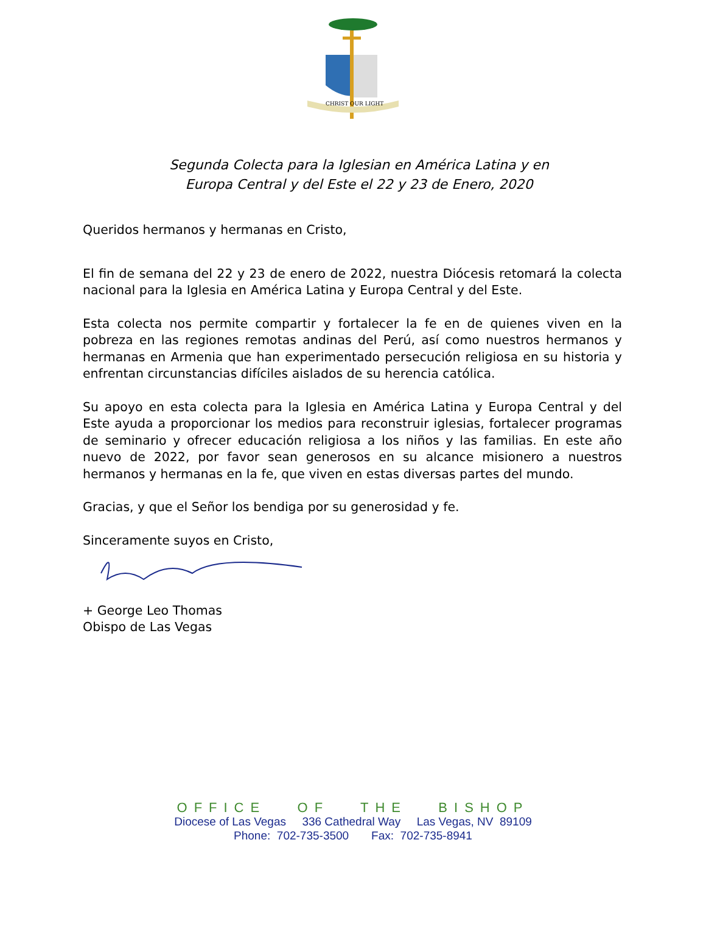CHRIST OUR LIGHT
Segunda Colecta para la Iglesian en América Latina y en
Europa Central y del Este el 22 y 23 de Enero, 2020
Queridos hermanos y hermanas en Cristo,
El fin de semana del 22 y 23 de enero de 2022, nuestra Diócesis retomará la colecta nacional para la Iglesia en América Latina y Europa Central y del Este.
Esta colecta nos permite compartir y fortalecer la fe en de quienes viven en la pobreza en las regiones remotas andinas del Perú, así como nuestros hermanos y hermanas en Armenia que han experimentado persecución religiosa en su historia y enfrentan circunstancias difíciles aislados de su herencia católica.
Su apoyo en esta colecta para la Iglesia en América Latina y Europa Central y del Este ayuda a proporcionar los medios para reconstruir iglesias, fortalecer programas de seminario y ofrecer educación religiosa a los niños y las familias. En este año nuevo de 2022, por favor sean generosos en su alcance misionero a nuestros hermanos y hermanas en la fe, que viven en estas diversas partes del mundo.
Gracias, y que el Señor los bendiga por su generosidad y fe.
Sinceramente suyos en Cristo,
+ George Leo Thomas
Obispo de Las Vegas
OFFICE OF THE BISHOP
Diocese of Las Vegas 336 Cathedral Way Las Vegas, NV 89109
Phone: 702-735-3500 Fax: 702-735-8941